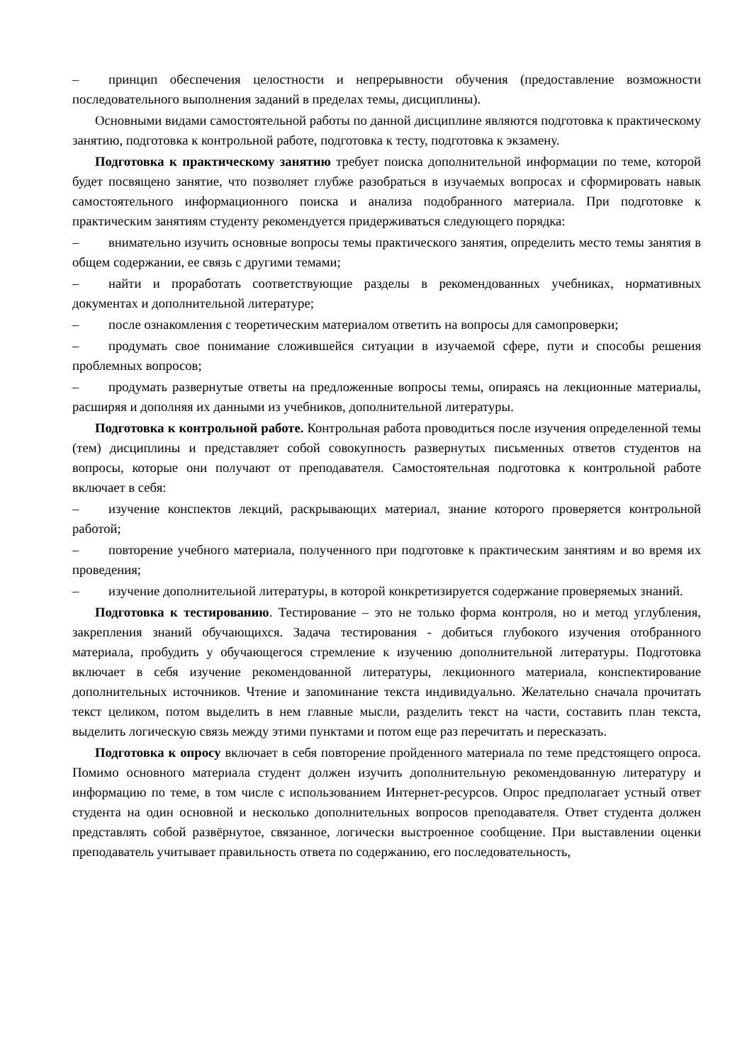– принцип обеспечения целостности и непрерывности обучения (предоставление возможности последовательного выполнения заданий в пределах темы, дисциплины).
Основными видами самостоятельной работы по данной дисциплине являются подготовка к практическому занятию, подготовка к контрольной работе, подготовка к тесту, подготовка к экзамену.
Подготовка к практическому занятию требует поиска дополнительной информации по теме, которой будет посвящено занятие, что позволяет глубже разобраться в изучаемых вопросах и сформировать навык самостоятельного информационного поиска и анализа подобранного материала. При подготовке к практическим занятиям студенту рекомендуется придерживаться следующего порядка:
– внимательно изучить основные вопросы темы практического занятия, определить место темы занятия в общем содержании, ее связь с другими темами;
– найти и проработать соответствующие разделы в рекомендованных учебниках, нормативных документах и дополнительной литературе;
– после ознакомления с теоретическим материалом ответить на вопросы для самопроверки;
– продумать свое понимание сложившейся ситуации в изучаемой сфере, пути и способы решения проблемных вопросов;
– продумать развернутые ответы на предложенные вопросы темы, опираясь на лекционные материалы, расширяя и дополняя их данными из учебников, дополнительной литературы.
Подготовка к контрольной работе. Контрольная работа проводиться после изучения определенной темы (тем) дисциплины и представляет собой совокупность развернутых письменных ответов студентов на вопросы, которые они получают от преподавателя. Самостоятельная подготовка к контрольной работе включает в себя:
– изучение конспектов лекций, раскрывающих материал, знание которого проверяется контрольной работой;
– повторение учебного материала, полученного при подготовке к практическим занятиям и во время их проведения;
– изучение дополнительной литературы, в которой конкретизируется содержание проверяемых знаний.
Подготовка к тестированию. Тестирование – это не только форма контроля, но и метод углубления, закрепления знаний обучающихся. Задача тестирования - добиться глубокого изучения отобранного материала, пробудить у обучающегося стремление к изучению дополнительной литературы. Подготовка включает в себя изучение рекомендованной литературы, лекционного материала, конспектирование дополнительных источников. Чтение и запоминание текста индивидуально. Желательно сначала прочитать текст целиком, потом выделить в нем главные мысли, разделить текст на части, составить план текста, выделить логическую связь между этими пунктами и потом еще раз перечитать и пересказать.
Подготовка к опросу включает в себя повторение пройденного материала по теме предстоящего опроса. Помимо основного материала студент должен изучить дополнительную рекомендованную литературу и информацию по теме, в том числе с использованием Интернет-ресурсов. Опрос предполагает устный ответ студента на один основной и несколько дополнительных вопросов преподавателя. Ответ студента должен представлять собой развёрнутое, связанное, логически выстроенное сообщение. При выставлении оценки преподаватель учитывает правильность ответа по содержанию, его последовательность,